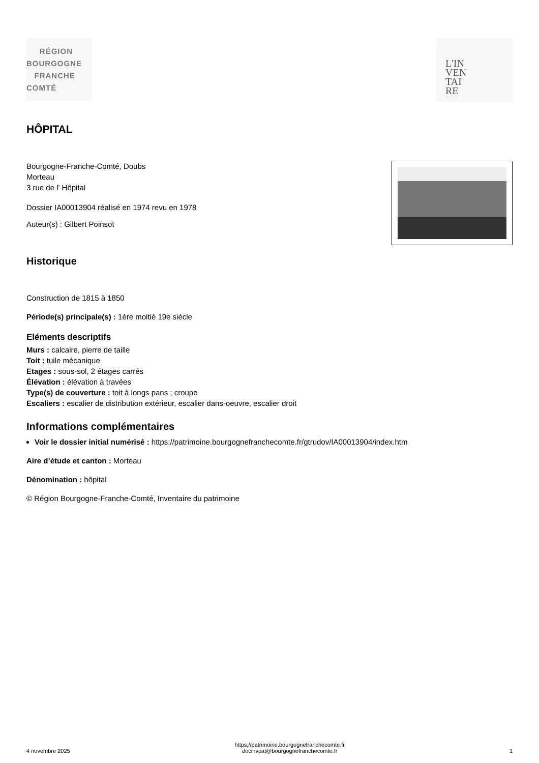RÉGION
BOURGOGNE
FRANCHE
COMTÉ
L'IN
VEN
TAI
RE
HÔPITAL
Bourgogne-Franche-Comté, Doubs
Morteau
3 rue de l' Hôpital
Dossier IA00013904 réalisé en 1974 revu en 1978
Auteur(s) : Gilbert Poinsot
Historique
Construction de 1815 à 1850
Période(s) principale(s) : 1ère moitié 19e siècle
Eléments descriptifs
Murs : calcaire, pierre de taille
Toit : tuile mécanique
Etages : sous-sol, 2 étages carrés
Élévation : élévation à travées
Type(s) de couverture : toit à longs pans ; croupe
Escaliers : escalier de distribution extérieur, escalier dans-oeuvre, escalier droit
Informations complémentaires
Voir le dossier initial numérisé : https://patrimoine.bourgognefranchecomte.fr/gtrudov/IA00013904/index.htm
Aire d’étude et canton : Morteau
Dénomination : hôpital
© Région Bourgogne-Franche-Comté, Inventaire du patrimoine
4 novembre 2025 https://patrimoine.bourgognefranchecomte.fr
docinvpat@bourgognefranchecomte.fr 1